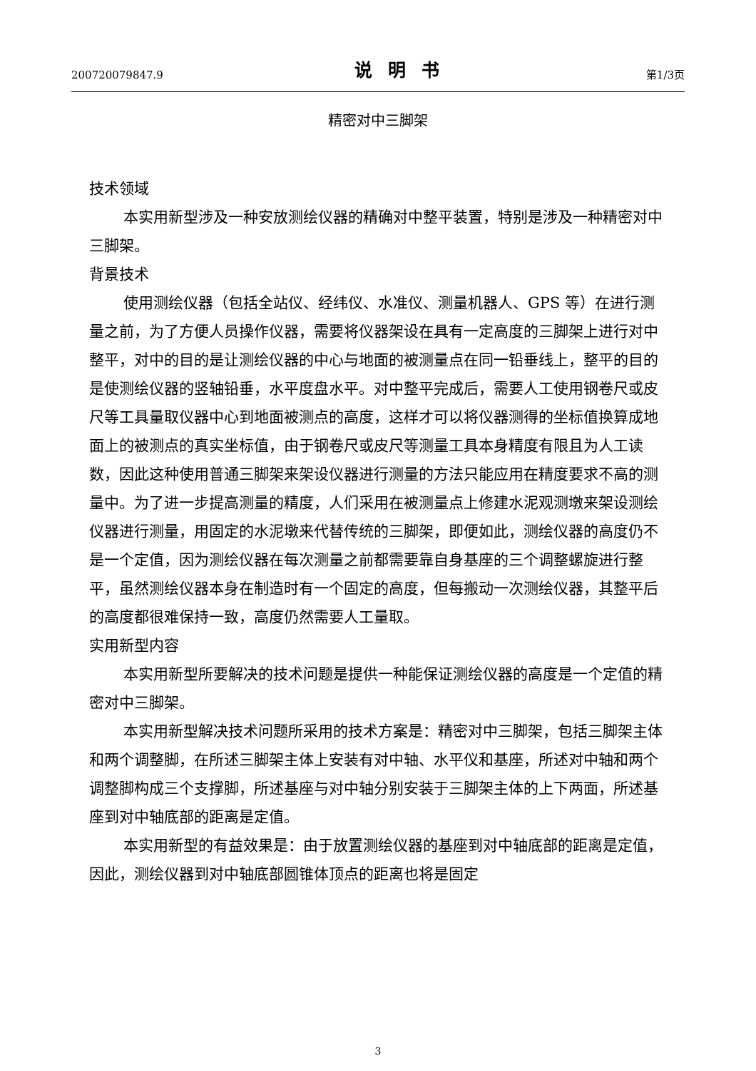200720079847.9 说明书 第1/3页
精密对中三脚架
技术领域
本实用新型涉及一种安放测绘仪器的精确对中整平装置，特别是涉及一种精密对中三脚架。
背景技术
使用测绘仪器（包括全站仪、经纬仪、水准仪、测量机器人、GPS 等）在进行测量之前，为了方便人员操作仪器，需要将仪器架设在具有一定高度的三脚架上进行对中整平，对中的目的是让测绘仪器的中心与地面的被测量点在同一铅垂线上，整平的目的是使测绘仪器的竖轴铅垂，水平度盘水平。对中整平完成后，需要人工使用钢卷尺或皮尺等工具量取仪器中心到地面被测点的高度，这样才可以将仪器测得的坐标值换算成地面上的被测点的真实坐标值，由于钢卷尺或皮尺等测量工具本身精度有限且为人工读数，因此这种使用普通三脚架来架设仪器进行测量的方法只能应用在精度要求不高的测量中。为了进一步提高测量的精度，人们采用在被测量点上修建水泥观测墩来架设测绘仪器进行测量，用固定的水泥墩来代替传统的三脚架，即便如此，测绘仪器的高度仍不是一个定值，因为测绘仪器在每次测量之前都需要靠自身基座的三个调整螺旋进行整平，虽然测绘仪器本身在制造时有一个固定的高度，但每搬动一次测绘仪器，其整平后的高度都很难保持一致，高度仍然需要人工量取。
实用新型内容
本实用新型所要解决的技术问题是提供一种能保证测绘仪器的高度是一个定值的精密对中三脚架。
本实用新型解决技术问题所采用的技术方案是：精密对中三脚架，包括三脚架主体和两个调整脚，在所述三脚架主体上安装有对中轴、水平仪和基座，所述对中轴和两个调整脚构成三个支撑脚，所述基座与对中轴分别安装于三脚架主体的上下两面，所述基座到对中轴底部的距离是定值。
本实用新型的有益效果是：由于放置测绘仪器的基座到对中轴底部的距离是定值，因此，测绘仪器到对中轴底部圆锥体顶点的距离也将是固定
3